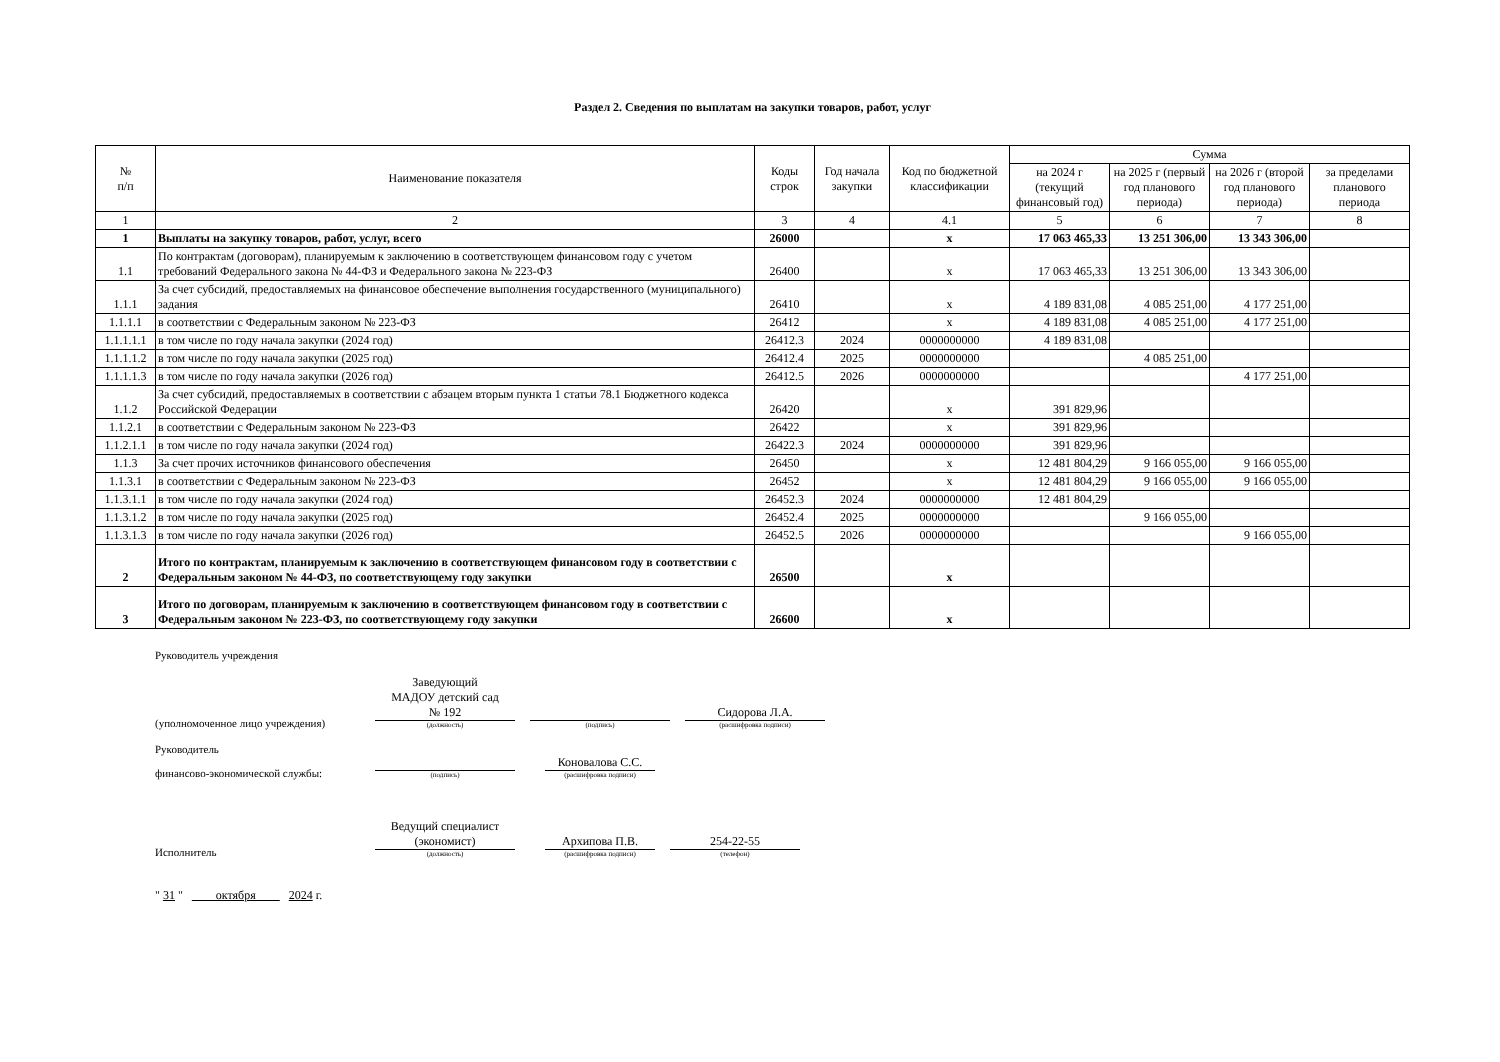Раздел 2. Сведения по выплатам на закупки товаров, работ, услуг
| № п/п | Наименование показателя | Коды строк | Год начала закупки | Код по бюджетной классификации | Сумма | | | |
| --- | --- | --- | --- | --- | --- | --- | --- | --- |
| | | | | | на 2024 г (текущий финансовый год) | на 2025 г (первый год планового периода) | на 2026 г (второй год планового периода) | за пределами планового периода |
| 1 | 2 | 3 | 4 | 4.1 | 5 | 6 | 7 | 8 |
| 1 | Выплаты на закупку товаров, работ, услуг, всего | 26000 | | x | 17 063 465,33 | 13 251 306,00 | 13 343 306,00 | |
| 1.1 | По контрактам (договорам), планируемым к заключению в соответствующем финансовом году с учетом требований Федерального закона № 44-ФЗ и Федерального закона № 223-ФЗ | 26400 | | x | 17 063 465,33 | 13 251 306,00 | 13 343 306,00 | |
| 1.1.1 | За счет субсидий, предоставляемых на финансовое обеспечение выполнения государственного (муниципального) задания | 26410 | | x | 4 189 831,08 | 4 085 251,00 | 4 177 251,00 | |
| 1.1.1.1 | в соответствии с Федеральным законом № 223-ФЗ | 26412 | | x | 4 189 831,08 | 4 085 251,00 | 4 177 251,00 | |
| 1.1.1.1.1 | в том числе по году начала закупки (2024 год) | 26412.3 | 2024 | 0000000000 | 4 189 831,08 | | | |
| 1.1.1.1.2 | в том числе по году начала закупки (2025 год) | 26412.4 | 2025 | 0000000000 | | 4 085 251,00 | | |
| 1.1.1.1.3 | в том числе по году начала закупки (2026 год) | 26412.5 | 2026 | 0000000000 | | | 4 177 251,00 | |
| 1.1.2 | За счет субсидий, предоставляемых в соответствии с абзацем вторым пункта 1 статьи 78.1 Бюджетного кодекса Российской Федерации | 26420 | | x | 391 829,96 | | | |
| 1.1.2.1 | в соответствии с Федеральным законом № 223-ФЗ | 26422 | | x | 391 829,96 | | | |
| 1.1.2.1.1 | в том числе по году начала закупки (2024 год) | 26422.3 | 2024 | 0000000000 | 391 829,96 | | | |
| 1.1.3 | За счет прочих источников финансового обеспечения | 26450 | | x | 12 481 804,29 | 9 166 055,00 | 9 166 055,00 | |
| 1.1.3.1 | в соответствии с Федеральным законом № 223-ФЗ | 26452 | | x | 12 481 804,29 | 9 166 055,00 | 9 166 055,00 | |
| 1.1.3.1.1 | в том числе по году начала закупки (2024 год) | 26452.3 | 2024 | 0000000000 | 12 481 804,29 | | | |
| 1.1.3.1.2 | в том числе по году начала закупки (2025 год) | 26452.4 | 2025 | 0000000000 | | 9 166 055,00 | | |
| 1.1.3.1.3 | в том числе по году начала закупки (2026 год) | 26452.5 | 2026 | 0000000000 | | | 9 166 055,00 | |
| 2 | Итого по контрактам, планируемым к заключению в соответствующем финансовом году в соответствии с Федеральным законом № 44-ФЗ, по соответствующему году закупки | 26500 | | x | | | | |
| 3 | Итого по договорам, планируемым к заключению в соответствующем финансовом году в соответствии с Федеральным законом № 223-ФЗ, по соответствующему году закупки | 26600 | | x | | | | |
Руководитель учреждения
(уполномоченное лицо учреждения)
Заведующий
МАДОУ детский сад
№ 192
(должность)
(подпись)
Сидорова Л.А.
(расшифровка подписи)
Руководитель
финансово-экономической службы:
(подпись)
Коновалова С.С.
(расшифровка подписи)
Исполнитель
Ведущий специалист
(экономист)
(должность)
Архипова П.В.
(расшифровка подписи)
254-22-55
(телефон)
" 31 " октября 2024 г.